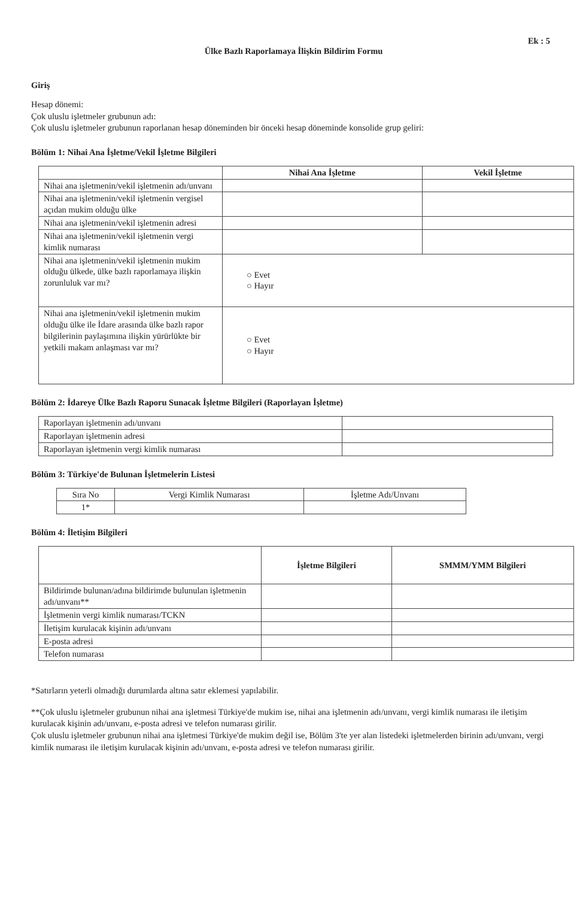Ek : 5
Ülke Bazlı Raporlamaya İlişkin Bildirim Formu
Giriş
Hesap dönemi:
Çok uluslu işletmeler grubunun adı:
Çok uluslu işletmeler grubunun raporlanan hesap döneminden bir önceki hesap döneminde konsolide grup geliri:
Bölüm 1: Nihai Ana İşletme/Vekil İşletme Bilgileri
| | Nihai Ana İşletme | Vekil İşletme |
| --- | --- | --- |
| Nihai ana işletmenin/vekil işletmenin adı/unvanı | | |
| Nihai ana işletmenin/vekil işletmenin vergisel açıdan mukim olduğu ülke | | |
| Nihai ana işletmenin/vekil işletmenin adresi | | |
| Nihai ana işletmenin/vekil işletmenin vergi kimlik numarası | | |
| Nihai ana işletmenin/vekil işletmenin mukim olduğu ülkede, ülke bazlı raporlamaya ilişkin zorunluluk var mı? | ○ Evet ○ Hayır | |
| Nihai ana işletmenin/vekil işletmenin mukim olduğu ülke ile İdare arasında ülke bazlı rapor bilgilerinin paylaşımına ilişkin yürürlükte bir yetkili makam anlaşması var mı? | ○ Evet ○ Hayır | |
Bölüm 2: İdareye Ülke Bazlı Raporu Sunacak İşletme Bilgileri (Raporlayan İşletme)
| Raporlayan işletmenin adı/unvanı | |
| Raporlayan işletmenin adresi | |
| Raporlayan işletmenin vergi kimlik numarası | |
Bölüm 3: Türkiye'de Bulunan İşletmelerin Listesi
| Sıra No | Vergi Kimlik Numarası | İşletme Adı/Unvanı |
| 1* | | |
Bölüm 4: İletişim Bilgileri
| | İşletme Bilgileri | SMMM/YMM Bilgileri |
| --- | --- | --- |
| Bildirimde bulunan/adına bildirimde bulunulan işletmenin adı/unvanı** | | |
| İşletmenin vergi kimlik numarası/TCKN | | |
| İletişim kurulacak kişinin adı/unvanı | | |
| E-posta adresi | | |
| Telefon numarası | | |
*Satırların yeterli olmadığı durumlarda altına satır eklemesi yapılabilir.
**Çok uluslu işletmeler grubunun nihai ana işletmesi Türkiye'de mukim ise, nihai ana işletmenin adı/unvanı, vergi kimlik numarası ile iletişim kurulacak kişinin adı/unvanı, e-posta adresi ve telefon numarası girilir.
Çok uluslu işletmeler grubunun nihai ana işletmesi Türkiye'de mukim değil ise, Bölüm 3'te yer alan listedeki işletmelerden birinin adı/unvanı, vergi kimlik numarası ile iletişim kurulacak kişinin adı/unvanı, e-posta adresi ve telefon numarası girilir.